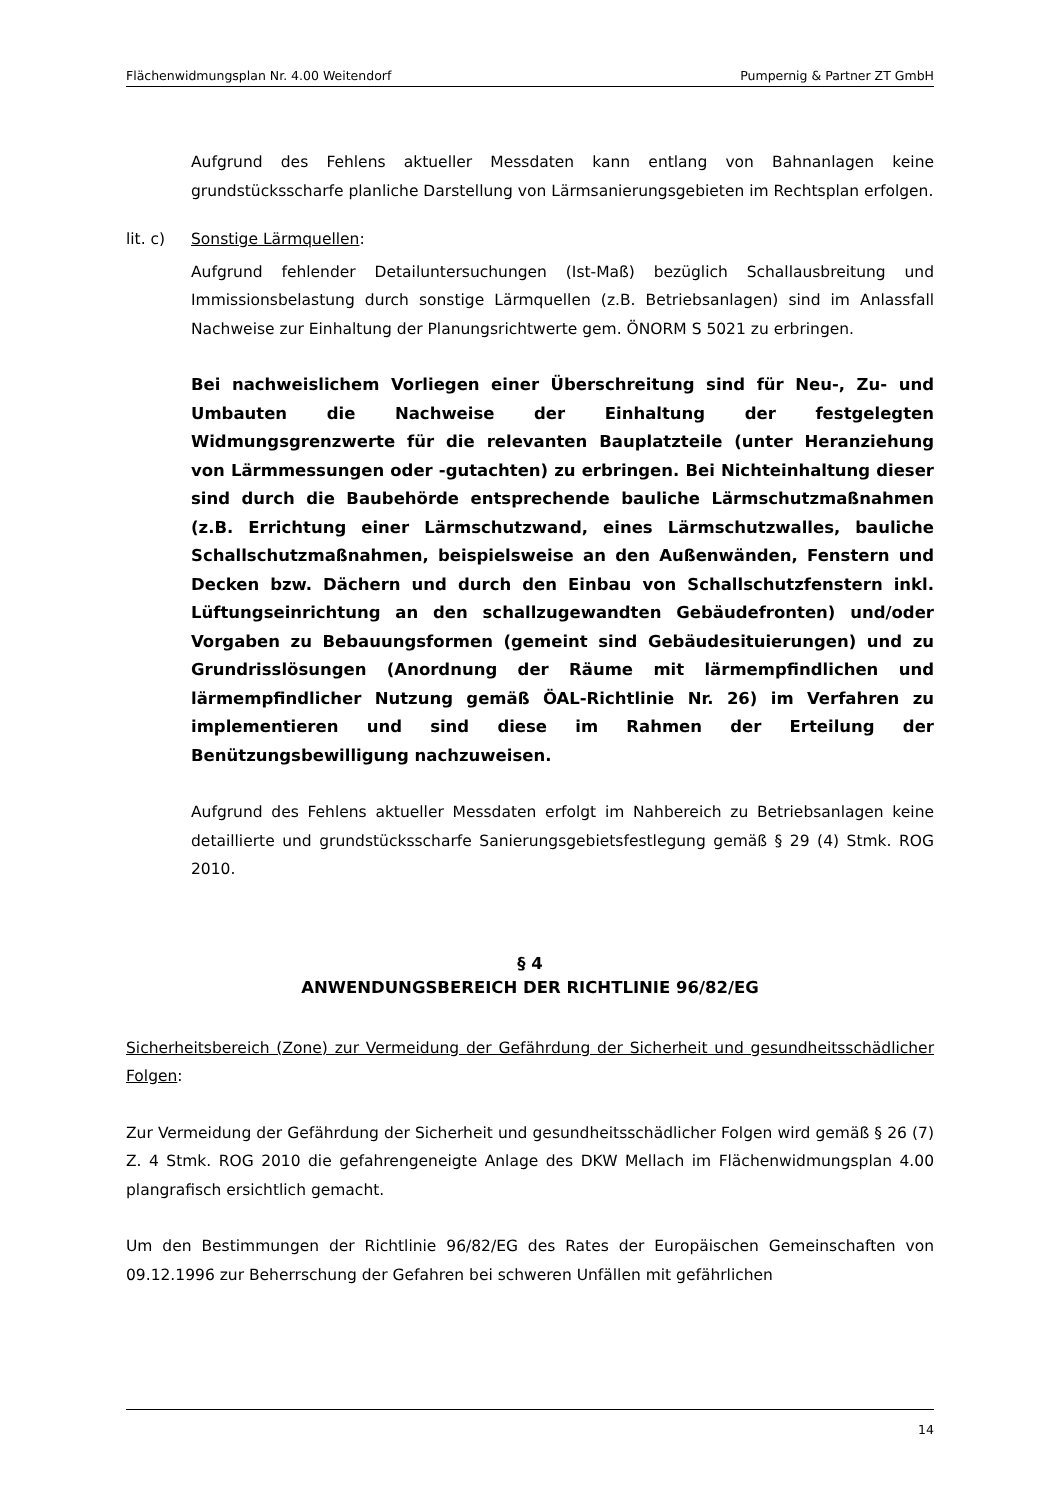Flächenwidmungsplan Nr. 4.00 Weitendorf Pumpernig & Partner ZT GmbH
Aufgrund des Fehlens aktueller Messdaten kann entlang von Bahnanlagen keine grundstücksscharfe planliche Darstellung von Lärmsanierungsgebieten im Rechtsplan erfolgen.
lit. c) Sonstige Lärmquellen:
Aufgrund fehlender Detailuntersuchungen (Ist-Maß) bezüglich Schallausbreitung und Immissionsbelastung durch sonstige Lärmquellen (z.B. Betriebsanlagen) sind im Anlassfall Nachweise zur Einhaltung der Planungsrichtwerte gem. ÖNORM S 5021 zu erbringen.
Bei nachweislichem Vorliegen einer Überschreitung sind für Neu-, Zu- und Umbauten die Nachweise der Einhaltung der festgelegten Widmungsgrenzwerte für die relevanten Bauplatzteile (unter Heranziehung von Lärmmessungen oder -gutachten) zu erbringen. Bei Nichteinhaltung dieser sind durch die Baubehörde entsprechende bauliche Lärmschutzmaßnahmen (z.B. Errichtung einer Lärmschutzwand, eines Lärmschutzwalles, bauliche Schallschutzmaßnahmen, beispielsweise an den Außenwänden, Fenstern und Decken bzw. Dächern und durch den Einbau von Schallschutzfenstern inkl. Lüftungseinrichtung an den schallzugewandten Gebäudefronten) und/oder Vorgaben zu Bebauungsformen (gemeint sind Gebäudesituierungen) und zu Grundrisslösungen (Anordnung der Räume mit lärmempfindlichen und lärmempfindlicher Nutzung gemäß ÖAL-Richtlinie Nr. 26) im Verfahren zu implementieren und sind diese im Rahmen der Erteilung der Benützungsbewilligung nachzuweisen.
Aufgrund des Fehlens aktueller Messdaten erfolgt im Nahbereich zu Betriebsanlagen keine detaillierte und grundstücksscharfe Sanierungsgebietsfestlegung gemäß § 29 (4) Stmk. ROG 2010.
§ 4
ANWENDUNGSBEREICH DER RICHTLINIE 96/82/EG
Sicherheitsbereich (Zone) zur Vermeidung der Gefährdung der Sicherheit und gesundheitsschädlicher Folgen:
Zur Vermeidung der Gefährdung der Sicherheit und gesundheitsschädlicher Folgen wird gemäß § 26 (7) Z. 4 Stmk. ROG 2010 die gefahrengeneigte Anlage des DKW Mellach im Flächenwidmungsplan 4.00 plangrafisch ersichtlich gemacht.
Um den Bestimmungen der Richtlinie 96/82/EG des Rates der Europäischen Gemeinschaften von 09.12.1996 zur Beherrschung der Gefahren bei schweren Unfällen mit gefährlichen
14